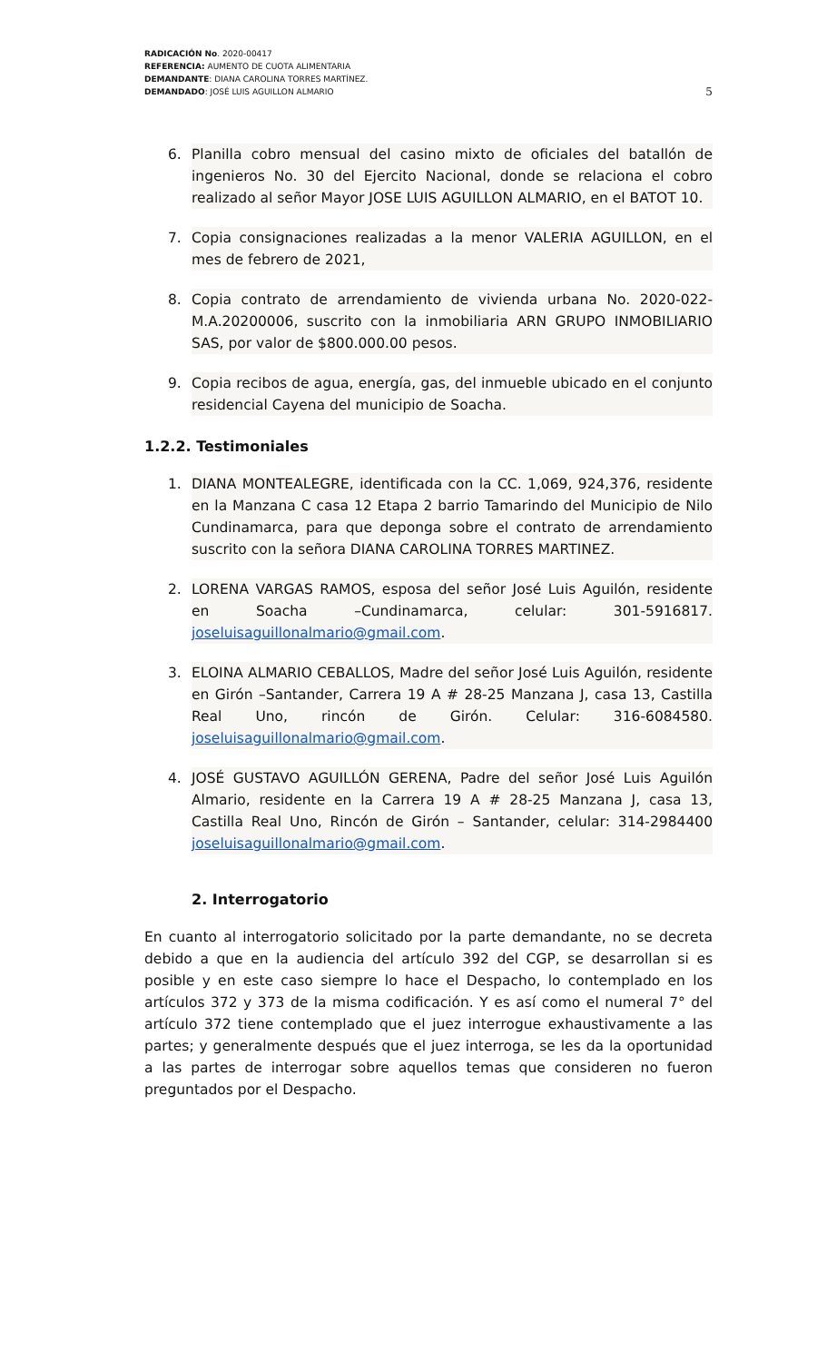RADICACIÓN No. 2020-00417
REFERENCIA: AUMENTO DE CUOTA ALIMENTARIA
DEMANDANTE: DIANA CAROLINA TORRES MARTÍNEZ.
DEMANDADO: JOSÉ LUIS AGUILLON ALMARIO
5
6. Planilla cobro mensual del casino mixto de oficiales del batallón de ingenieros No. 30 del Ejercito Nacional, donde se relaciona el cobro realizado al señor Mayor JOSE LUIS AGUILLON ALMARIO, en el BATOT 10.
7. Copia consignaciones realizadas a la menor VALERIA AGUILLON, en el mes de febrero de 2021,
8. Copia contrato de arrendamiento de vivienda urbana No. 2020-022-M.A.20200006, suscrito con la inmobiliaria ARN GRUPO INMOBILIARIO SAS, por valor de $800.000.00 pesos.
9. Copia recibos de agua, energía, gas, del inmueble ubicado en el conjunto residencial Cayena del municipio de Soacha.
1.2.2. Testimoniales
1. DIANA MONTEALEGRE, identificada con la CC. 1,069, 924,376, residente en la Manzana C casa 12 Etapa 2 barrio Tamarindo del Municipio de Nilo Cundinamarca, para que deponga sobre el contrato de arrendamiento suscrito con la señora DIANA CAROLINA TORRES MARTINEZ.
2. LORENA VARGAS RAMOS, esposa del señor José Luis Aguilón, residente en Soacha –Cundinamarca, celular: 301-5916817. joseluisaguillonalmario@gmail.com.
3. ELOINA ALMARIO CEBALLOS, Madre del señor José Luis Aguilón, residente en Girón –Santander, Carrera 19 A # 28-25 Manzana J, casa 13, Castilla Real Uno, rincón de Girón. Celular: 316-6084580. joseluisaguillonalmario@gmail.com.
4. JOSÉ GUSTAVO AGUILLÓN GERENA, Padre del señor José Luis Aguilón Almario, residente en la Carrera 19 A # 28-25 Manzana J, casa 13, Castilla Real Uno, Rincón de Girón – Santander, celular: 314-2984400 joseluisaguillonalmario@gmail.com.
2. Interrogatorio
En cuanto al interrogatorio solicitado por la parte demandante, no se decreta debido a que en la audiencia del artículo 392 del CGP, se desarrollan si es posible y en este caso siempre lo hace el Despacho, lo contemplado en los artículos 372 y 373 de la misma codificación. Y es así como el numeral 7° del artículo 372 tiene contemplado que el juez interrogue exhaustivamente a las partes; y generalmente después que el juez interroga, se les da la oportunidad a las partes de interrogar sobre aquellos temas que consideren no fueron preguntados por el Despacho.